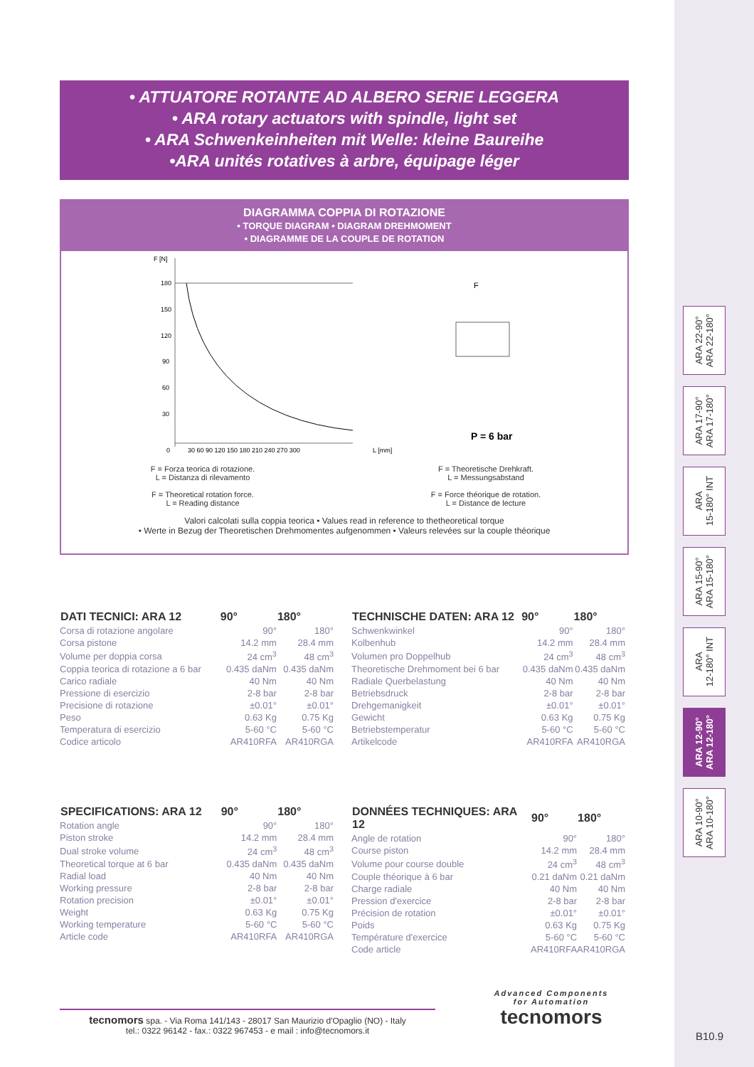ARA 22-90°
ARA 22-180°
ARA 17-90°
ARA 17-180°
ARA
15-180° INT
ARA 15-90°
ARA 15-180°
ARA
12-180° INT
ARA 12-90°
ARA 12-180°
ARA 10-90°
ARA 10-180°
• ATTUATORE ROTANTE AD ALBERO SERIE LEGGERA
• ARA rotary actuators with spindle, light set
• ARA Schwenkeinheiten mit Welle: kleine Baureihe
•ARA unités rotatives à arbre, équipage léger
DIAGRAMMA COPPIA DI ROTAZIONE
• TORQUE DIAGRAM • DIAGRAM DREHMOMENT
• DIAGRAMME DE LA COUPLE DE ROTATION
F [N]
180
150
120
90
60
30
0
30 60 90 120 150 180 210 240 270 300
L [mm]
F
P = 6 bar
F = Forza teorica di rotazione.
L = Distanza di rilevamento
F = Theoretical rotation force.
L = Reading distance
F = Theoretische Drehkraft.
L = Messungsabstand
F = Force théorique de rotation.
L = Distance de lecture
Valori calcolati sulla coppia teorica • Values read in reference to thetheoretical torque
• Werte in Bezug der Theoretischen Drehmomentes aufgenommen • Valeurs relevées sur la couple théorique
| DATI TECNICI: ARA 12 | 90° | 180° |
| --- | --- | --- |
| Corsa di rotazione angolare | 90° | 180° |
| Corsa pistone | 14.2 mm | 28.4 mm |
| Volume per doppia corsa | 24 cm<sup>3</sup> | 48 cm<sup>3</sup> |
| Coppia teorica di rotazione a 6 bar | 0.435 daNm | 0.435 daNm |
| Carico radiale | 40 Nm | 40 Nm |
| Pressione di esercizio | 2-8 bar | 2-8 bar |
| Precisione di rotazione | ±0.01° | ±0.01° |
| Peso | 0.63 Kg | 0.75 Kg |
| Temperatura di esercizio | 5-60 °C | 5-60 °C |
| Codice articolo | AR410RFA | AR410RGA |
| TECHNISCHE DATEN: ARA 12 | 90° | 180° |
| --- | --- | --- |
| Schwenkwinkel | 90° | 180° |
| Kolbenhub | 14.2 mm | 28.4 mm |
| Volumen pro Doppelhub | 24 cm<sup>3</sup> | 48 cm<sup>3</sup> |
| Theoretische Drehmoment bei 6 bar | 0.435 daNm | 0.435 daNm |
| Radiale Querbelastung | 40 Nm | 40 Nm |
| Betriebsdruck | 2-8 bar | 2-8 bar |
| Drehgemanigkeit | ±0.01° | ±0.01° |
| Gewicht | 0.63 Kg | 0.75 Kg |
| Betriebstemperatur | 5-60 °C | 5-60 °C |
| Artikelcode | AR410RFA | AR410RGA |
| SPECIFICATIONS: ARA 12 | 90° | 180° |
| --- | --- | --- |
| Rotation angle | 90° | 180° |
| Piston stroke | 14.2 mm | 28.4 mm |
| Dual stroke volume | 24 cm<sup>3</sup> | 48 cm<sup>3</sup> |
| Theoretical torque at 6 bar | 0.435 daNm | 0.435 daNm |
| Radial load | 40 Nm | 40 Nm |
| Working pressure | 2-8 bar | 2-8 bar |
| Rotation precision | ±0.01° | ±0.01° |
| Weight | 0.63 Kg | 0.75 Kg |
| Working temperature | 5-60 °C | 5-60 °C |
| Article code | AR410RFA | AR410RGA |
| DONNÉES TECHNIQUES: ARA 12 | 90° | 180° |
| --- | --- | --- |
| Angle de rotation | 90° | 180° |
| Course piston | 14.2 mm | 28.4 mm |
| Volume pour course double | 24 cm<sup>3</sup> | 48 cm<sup>3</sup> |
| Couple théorique à 6 bar | 0.21 daNm | 0.21 daNm |
| Charge radiale | 40 Nm | 40 Nm |
| Pression d'exercice | 2-8 bar | 2-8 bar |
| Précision de rotation | ±0.01° | ±0.01° |
| Poids | 0.63 Kg | 0.75 Kg |
| Température d'exercice | 5-60 °C | 5-60 °C |
| Code article | AR410RFA | AR410RGA |
tecnomors spa. - Via Roma 141/143 - 28017 San Maurizio d'Opaglio (NO) - Italy
tel.: 0322 96142 - fax.: 0322 967453 - e mail : info@tecnomors.it
Advanced Components
for Automation
tecnomors
B10.9